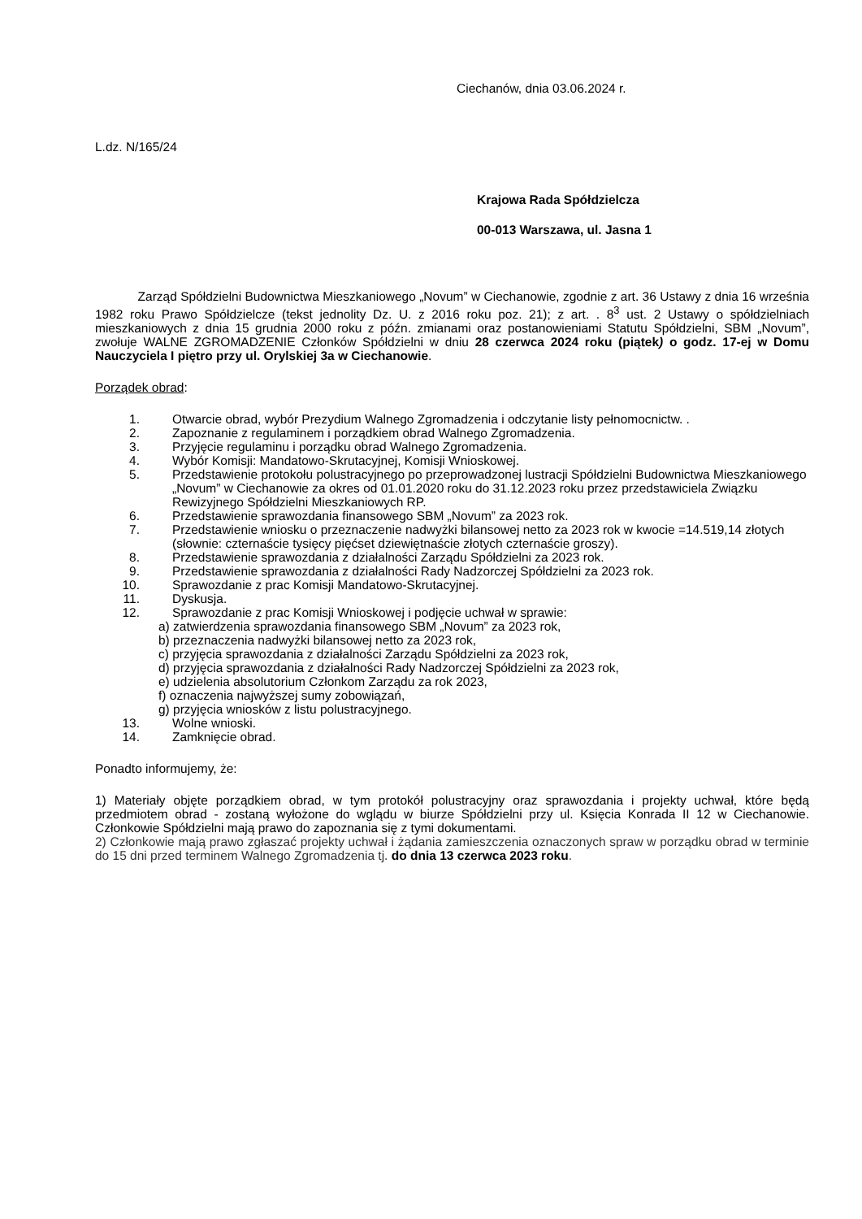Ciechanów, dnia 03.06.2024 r.
L.dz. N/165/24
Krajowa Rada Spółdzielcza
00-013 Warszawa, ul. Jasna 1
Zarząd Spółdzielni Budownictwa Mieszkaniowego „Novum” w Ciechanowie, zgodnie z art. 36 Ustawy z dnia 16 września 1982 roku Prawo Spółdzielcze (tekst jednolity Dz. U. z 2016 roku poz. 21); z art. . 8<sup>3</sup> ust. 2 Ustawy o spółdzielniach mieszkaniowych z dnia 15 grudnia 2000 roku z późn. zmianami oraz postanowieniami Statutu Spółdzielni, SBM „Novum”, zwołuje WALNE ZGROMADZENIE Członków Spółdzielni w dniu 28 czerwca 2024 roku (piątek) o godz. 17-ej w Domu Nauczyciela I piętro przy ul. Orylskiej 3a w Ciechanowie.
Porządek obrad:
1. Otwarcie obrad, wybór Prezydium Walnego Zgromadzenia i odczytanie listy pełnomocnictw. .
2. Zapoznanie z regulaminem i porządkiem obrad Walnego Zgromadzenia.
3. Przyjęcie regulaminu i porządku obrad Walnego Zgromadzenia.
4. Wybór Komisji: Mandatowo-Skrutacyjnej, Komisji Wnioskowej.
5. Przedstawienie protokołu polustracyjnego po przeprowadzonej lustracji Spółdzielni Budownictwa Mieszkaniowego „Novum” w Ciechanowie za okres od 01.01.2020 roku do 31.12.2023 roku przez przedstawiciela Związku Rewizyjnego Spółdzielni Mieszkaniowych RP.
6. Przedstawienie sprawozdania finansowego SBM „Novum” za 2023 rok.
7. Przedstawienie wniosku o przeznaczenie nadwyżki bilansowej netto za 2023 rok w kwocie =14.519,14 złotych (słownie: czternaście tysięcy pięćset dziewiętnaście złotych czternaście groszy).
8. Przedstawienie sprawozdania z działalności Zarządu Spółdzielni za 2023 rok.
9. Przedstawienie sprawozdania z działalności Rady Nadzorczej Spółdzielni za 2023 rok.
10. Sprawozdanie z prac Komisji Mandatowo-Skrutacyjnej.
11. Dyskusja.
12. Sprawozdanie z prac Komisji Wnioskowej i podjęcie uchwał w sprawie:
a) zatwierdzenia sprawozdania finansowego SBM „Novum” za 2023 rok,
b) przeznaczenia nadwyżki bilansowej netto za 2023 rok,
c) przyjęcia sprawozdania z działalności Zarządu Spółdzielni za 2023 rok,
d) przyjęcia sprawozdania z działalności Rady Nadzorczej Spółdzielni za 2023 rok,
e) udzielenia absolutorium Członkom Zarządu za rok 2023,
f) oznaczenia najwyższej sumy zobowiązań,
g) przyjęcia wniosków z listu polustracyjnego.
13. Wolne wnioski.
14. Zamknięcie obrad.
Ponadto informujemy, że:
1) Materiały objęte porządkiem obrad, w tym protokół polustracyjny oraz sprawozdania i projekty uchwał, które będą przedmiotem obrad - zostaną wyłożone do wglądu w biurze Spółdzielni przy ul. Księcia Konrada II 12 w Ciechanowie. Członkowie Spółdzielni mają prawo do zapoznania się z tymi dokumentami.
2) Członkowie mają prawo zgłaszać projekty uchwał i żądania zamieszczenia oznaczonych spraw w porządku obrad w terminie do 15 dni przed terminem Walnego Zgromadzenia tj. do dnia 13 czerwca 2023 roku.